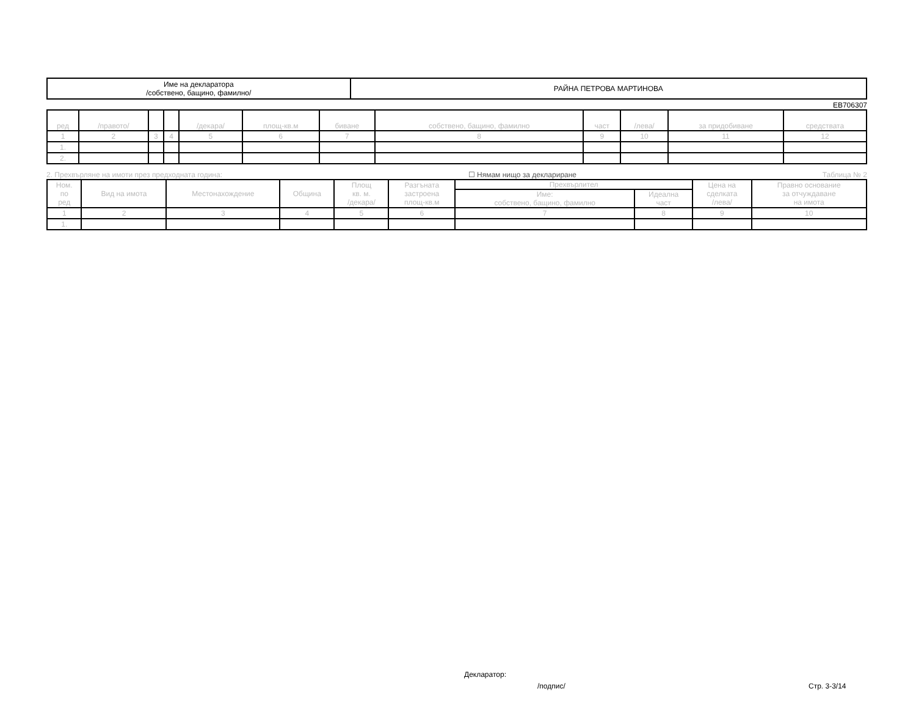| Име на декларатора /собствено, бащино, фамилно/ | РАЙНА ПЕТРОВА МАРТИНОВА |
ЕВ706307
| ред | /правото/ | | | /декара/ | площ-кв.м | биване | собствено, бащино, фамилно | част | /лева/ | за придобиване | средствата |
| --- | --- | --- | --- | --- | --- | --- | --- | --- | --- | --- | --- |
| 1 | 2 | 3 | 4 | 5 | 6 | 7 | 8 | 9 | 10 | 11 | 12 |
| 1. | | | | | | | | | | | |
| 2. | | | | | | | | | | | |
2. Прехвърляне на имоти през предходната година: ☐ Нямам нищо за деклариране Таблица № 2
| Ном. по ред | Вид на имота | Местонахождение | Община | Площ кв. м. /декара/ | Разгъната застроена площ-кв.м | Прехвърлител | | Цена на сделката /лева/ | Правно основание за отчуждаване на имота |
| --- | --- | --- | --- | --- | --- | --- | --- | --- | --- |
| | | | | | | Име: собствено, бащино, фамилно | Идеална част | | |
| 1 | 2 | 3 | 4 | 5 | 6 | 7 | 8 | 9 | 10 |
| 1. | | | | | | | | | |
Декларатор:
/подпис/ Стр. 3-3/14